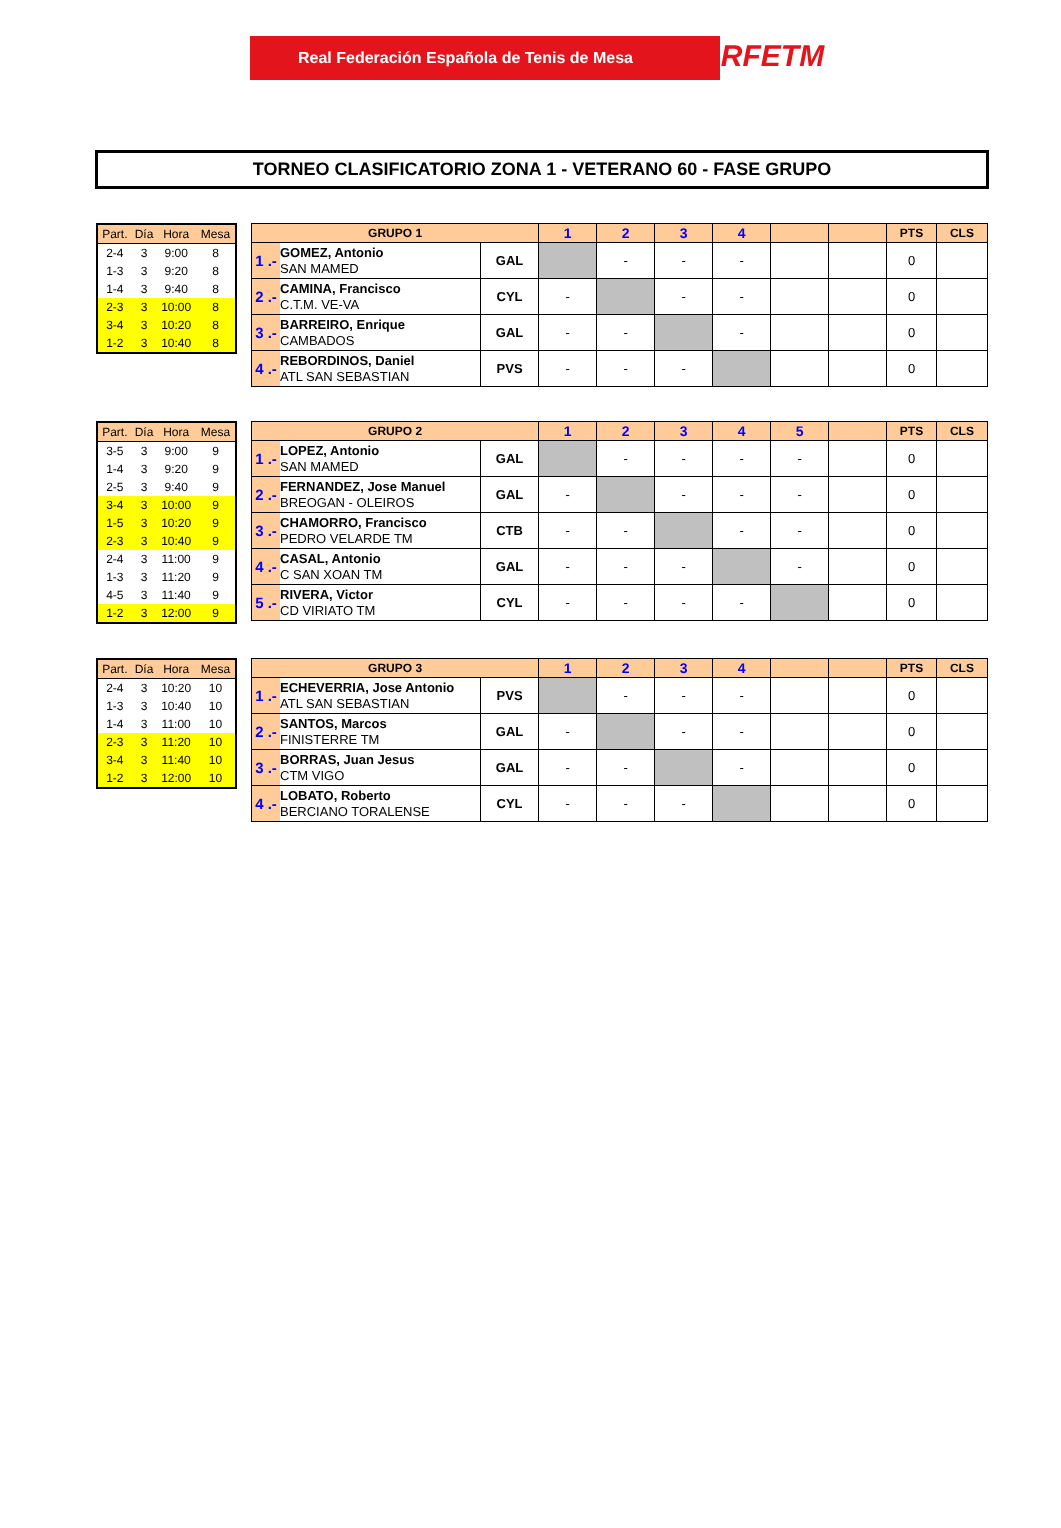Real Federación Española de Tenis de Mesa RFETM
TORNEO CLASIFICATORIO ZONA 1 - VETERANO 60 - FASE GRUPO
| Part. | Día | Hora | Mesa |
| --- | --- | --- | --- |
| 2-4 | 3 | 9:00 | 8 |
| 1-3 | 3 | 9:20 | 8 |
| 1-4 | 3 | 9:40 | 8 |
| 2-3 | 3 | 10:00 | 8 |
| 3-4 | 3 | 10:20 | 8 |
| 1-2 | 3 | 10:40 | 8 |
| GRUPO 1 | | | 1 | 2 | 3 | 4 | | | PTS | CLS |
| --- | --- | --- | --- | --- | --- | --- | --- | --- | --- | --- |
| 1 .- | GOMEZ, Antonio SAN MAMED | GAL | | - | - | - | | | 0 | |
| 2 .- | CAMINA, Francisco C.T.M. VE-VA | CYL | - | | - | - | | | 0 | |
| 3 .- | BARREIRO, Enrique CAMBADOS | GAL | - | - | | - | | | 0 | |
| 4 .- | REBORDINOS, Daniel ATL SAN SEBASTIAN | PVS | - | - | - | | | | 0 | |
| Part. | Día | Hora | Mesa |
| --- | --- | --- | --- |
| 3-5 | 3 | 9:00 | 9 |
| 1-4 | 3 | 9:20 | 9 |
| 2-5 | 3 | 9:40 | 9 |
| 3-4 | 3 | 10:00 | 9 |
| 1-5 | 3 | 10:20 | 9 |
| 2-3 | 3 | 10:40 | 9 |
| 2-4 | 3 | 11:00 | 9 |
| 1-3 | 3 | 11:20 | 9 |
| 4-5 | 3 | 11:40 | 9 |
| 1-2 | 3 | 12:00 | 9 |
| GRUPO 2 | | | 1 | 2 | 3 | 4 | 5 | | PTS | CLS |
| --- | --- | --- | --- | --- | --- | --- | --- | --- | --- | --- |
| 1 .- | LOPEZ, Antonio SAN MAMED | GAL | | - | - | - | - | | 0 | |
| 2 .- | FERNANDEZ, Jose Manuel BREOGAN - OLEIROS | GAL | - | | - | - | - | | 0 | |
| 3 .- | CHAMORRO, Francisco PEDRO VELARDE TM | CTB | - | - | | - | - | | 0 | |
| 4 .- | CASAL, Antonio C SAN XOAN TM | GAL | - | - | - | | - | | 0 | |
| 5 .- | RIVERA, Victor CD VIRIATO TM | CYL | - | - | - | - | | | 0 | |
| Part. | Día | Hora | Mesa |
| --- | --- | --- | --- |
| 2-4 | 3 | 10:20 | 10 |
| 1-3 | 3 | 10:40 | 10 |
| 1-4 | 3 | 11:00 | 10 |
| 2-3 | 3 | 11:20 | 10 |
| 3-4 | 3 | 11:40 | 10 |
| 1-2 | 3 | 12:00 | 10 |
| GRUPO 3 | | | 1 | 2 | 3 | 4 | | | PTS | CLS |
| --- | --- | --- | --- | --- | --- | --- | --- | --- | --- | --- |
| 1 .- | ECHEVERRIA, Jose Antonio ATL SAN SEBASTIAN | PVS | | - | - | - | | | 0 | |
| 2 .- | SANTOS, Marcos FINISTERRE TM | GAL | - | | - | - | | | 0 | |
| 3 .- | BORRAS, Juan Jesus CTM VIGO | GAL | - | - | | - | | | 0 | |
| 4 .- | LOBATO, Roberto BERCIANO TORALENSE | CYL | - | - | - | | | | 0 | |